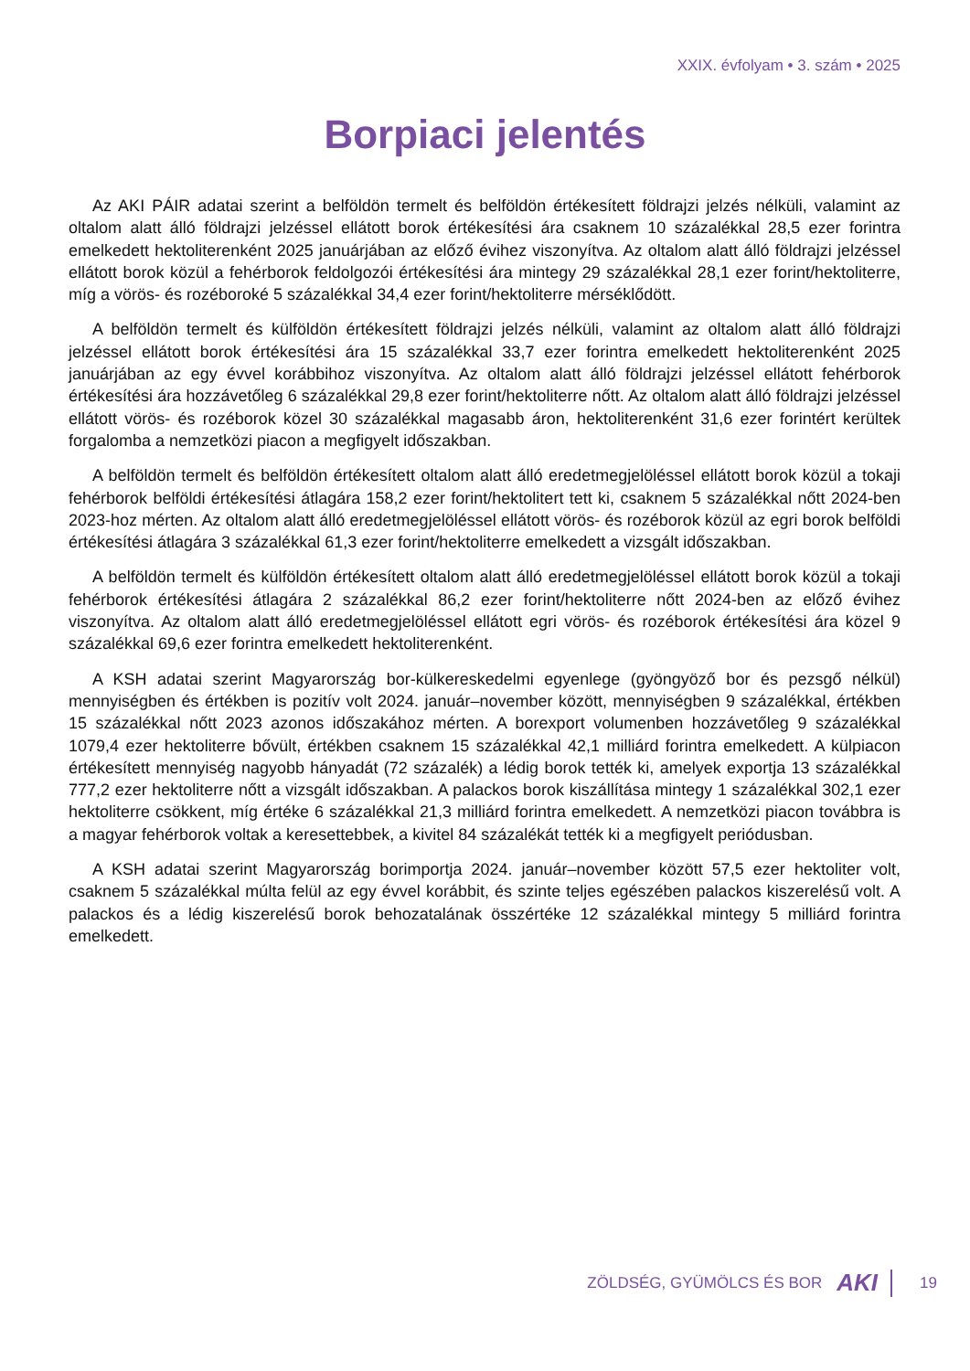XXIX. évfolyam • 3. szám • 2025
Borpiaci jelentés
Az AKI PÁIR adatai szerint a belföldön termelt és belföldön értékesített földrajzi jelzés nélküli, valamint az oltalom alatt álló földrajzi jelzéssel ellátott borok értékesítési ára csaknem 10 százalékkal 28,5 ezer forintra emelkedett hektoliterenként 2025 januárjában az előző évihez viszonyítva. Az oltalom alatt álló földrajzi jelzéssel ellátott borok közül a fehérborok feldolgozói értékesítési ára mintegy 29 százalékkal 28,1 ezer forint/hektoliterre, míg a vörös- és rozéboroké 5 százalékkal 34,4 ezer forint/hektoliterre mérséklődött.
A belföldön termelt és külföldön értékesített földrajzi jelzés nélküli, valamint az oltalom alatt álló földrajzi jelzéssel ellátott borok értékesítési ára 15 százalékkal 33,7 ezer forintra emelkedett hektoliterenként 2025 januárjában az egy évvel korábbihoz viszonyítva. Az oltalom alatt álló földrajzi jelzéssel ellátott fehérborok értékesítési ára hozzávetőleg 6 százalékkal 29,8 ezer forint/hektoliterre nőtt. Az oltalom alatt álló földrajzi jelzéssel ellátott vörös- és rozéborok közel 30 százalékkal magasabb áron, hektoliterenként 31,6 ezer forintért kerültek forgalomba a nemzetközi piacon a megfigyelt időszakban.
A belföldön termelt és belföldön értékesített oltalom alatt álló eredetmegjelöléssel ellátott borok közül a tokaji fehérborok belföldi értékesítési átlagára 158,2 ezer forint/hektolitert tett ki, csaknem 5 százalékkal nőtt 2024-ben 2023-hoz mérten. Az oltalom alatt álló eredetmegjelöléssel ellátott vörös- és rozéborok közül az egri borok belföldi értékesítési átlagára 3 százalékkal 61,3 ezer forint/hektoliterre emelkedett a vizsgált időszakban.
A belföldön termelt és külföldön értékesített oltalom alatt álló eredetmegjelöléssel ellátott borok közül a tokaji fehérborok értékesítési átlagára 2 százalékkal 86,2 ezer forint/hektoliterre nőtt 2024-ben az előző évihez viszonyítva. Az oltalom alatt álló eredetmegjelöléssel ellátott egri vörös- és rozéborok értékesítési ára közel 9 százalékkal 69,6 ezer forintra emelkedett hektoliterenként.
A KSH adatai szerint Magyarország bor-külkereskedelmi egyenlege (gyöngyöző bor és pezsgő nélkül) mennyiségben és értékben is pozitív volt 2024. január–november között, mennyiségben 9 százalékkal, értékben 15 százalékkal nőtt 2023 azonos időszakához mérten. A borexport volumenben hozzávetőleg 9 százalékkal 1079,4 ezer hektoliterre bővült, értékben csaknem 15 százalékkal 42,1 milliárd forintra emelkedett. A külpiacon értékesített mennyiség nagyobb hányadát (72 százalék) a lédig borok tették ki, amelyek exportja 13 százalékkal 777,2 ezer hektoliterre nőtt a vizsgált időszakban. A palackos borok kiszállítása mintegy 1 százalékkal 302,1 ezer hektoliterre csökkent, míg értéke 6 százalékkal 21,3 milliárd forintra emelkedett. A nemzetközi piacon továbbra is a magyar fehérborok voltak a keresettebbek, a kivitel 84 százalékát tették ki a megfigyelt periódusban.
A KSH adatai szerint Magyarország borimportja 2024. január–november között 57,5 ezer hektoliter volt, csaknem 5 százalékkal múlta felül az egy évvel korábbit, és szinte teljes egészében palackos kiszerelésű volt. A palackos és a lédig kiszerelésű borok behozatalának összértéke 12 százalékkal mintegy 5 milliárd forintra emelkedett.
ZÖLDSÉG, GYÜMÖLCS ÉS BOR AKI 19